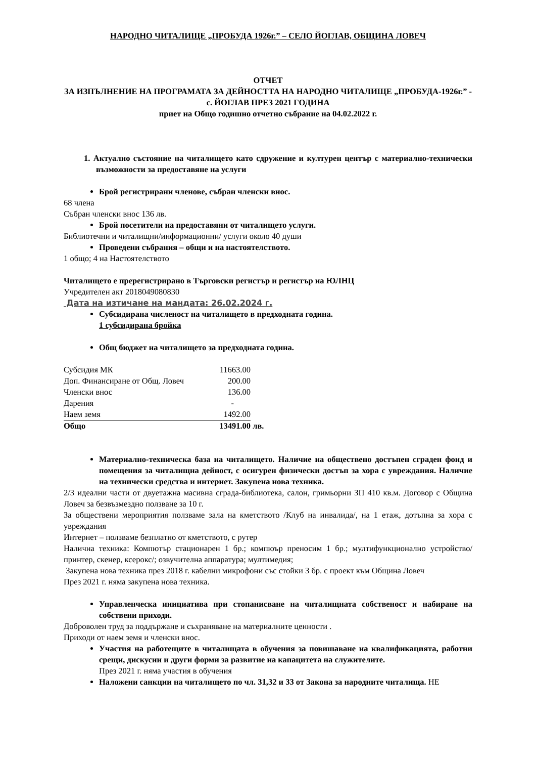НАРОДНО ЧИТАЛИЩЕ „ПРОБУДА 1926г.” – СЕЛО ЙОГЛАВ, ОБЩИНА ЛОВЕЧ
ОТЧЕТ
ЗА ИЗПЪЛНЕНИЕ НА ПРОГРАМАТА ЗА ДЕЙНОСТТА НА НАРОДНО ЧИТАЛИЩЕ „ПРОБУДА-1926г.” - с. ЙОГЛАВ ПРЕЗ 2021 ГОДИНА
приет на Общо годишно отчетно събрание на 04.02.2022 г.
1. Актуално състояние на читалището като сдружение и културен център с материално-технически възможности за предоставяне на услуги
Брой регистрирани членове, събран членски внос.
68 члена
Събран членски внос 136 лв.
Брой посетители на предоставяни от читалището услуги.
Библиотечни и читалищни/информационни/ услуги около 40 души
Проведени събрания – общи и на настоятелството.
1 общо; 4 на Настоятелството
Читалището е пререгистрирано в Търговски регистър и регистър на ЮЛНЦ
Учредителен акт 2018049080830
Дата на изтичане на мандата: 26.02.2024 г.
Субсидирана численост на читалището в предходната година.
1 субсидирана бройка
Общ бюджет на читалището за предходната година.
| Субсидия МК | 11663.00 | |
| Доп. Финансиране от Общ. Ловеч | 200.00 | |
| Членски внос | 136.00 | |
| Дарения | - | |
| Наем земя | 1492.00 | |
| Общо | 13491.00 | лв. |
Материално-техническа база на читалището. Наличие на обществено достъпен сграден фонд и помещения за читалищна дейност, с осигурен физически достъп за хора с увреждания. Наличие на технически средства и интернет. Закупена нова техника.
2/3 идеални части от двуетажна масивна сграда-библиотека, салон, гримьорни ЗП 410 кв.м. Договор с Община Ловеч за безвъзмездно ползване за 10 г.
За обществени мероприятия ползваме зала на кметството /Клуб на инвалида/, на 1 етаж, дотъпна за хора с увреждания
Интернет – ползваме безплатно от кметството, с рутер
Налична техника: Компютър стационарен 1 бр.; компюър преносим 1 бр.; мултифункционално устройство/принтер, скенер, ксерокс/; озвучителна аппаратура; мултимедия;
Закупена нова техника през 2018 г. кабелни микрофони със стойки 3 бр. с проект към Община Ловеч
През 2021 г. няма закупена нова техника.
Управленческа инициатива при стопанисване на читалищната собственост и набиране на собствени приходи.
Доброволен труд за поддържане и съхраняване на материалните ценности .
Приходи от наем земя и членски внос.
Участия на работещите в читалищата в обучения за повишаване на квалификацията, работни срещи, дискусии и други форми за развитие на капацитета на служителите.
През 2021 г. няма участия в обучения
Наложени санкции на читалището по чл. 31,32 и 33 от Закона за народните читалища. НЕ